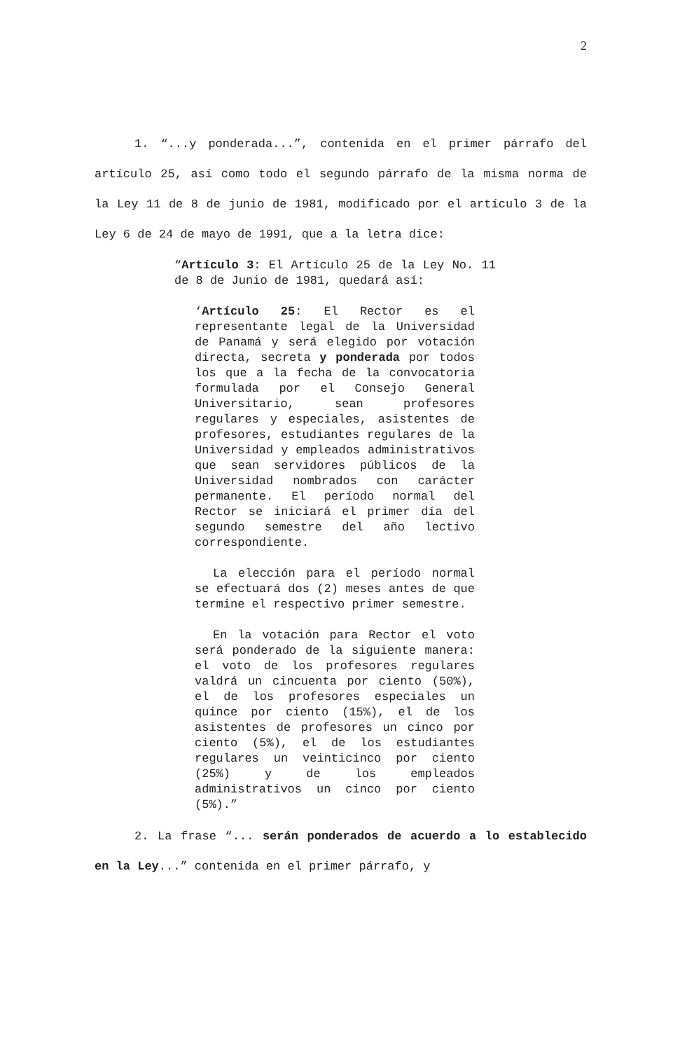2
1. “...y ponderada...”, contenida en el primer párrafo del artículo 25, así como todo el segundo párrafo de la misma norma de la Ley 11 de 8 de junio de 1981, modificado por el artículo 3 de la Ley 6 de 24 de mayo de 1991, que a la letra dice:
“Artículo 3: El Artículo 25 de la Ley No. 11 de 8 de Junio de 1981, quedará así:
‘Artículo 25: El Rector es el representante legal de la Universidad de Panamá y será elegido por votación directa, secreta y ponderada por todos los que a la fecha de la convocatoria formulada por el Consejo General Universitario, sean profesores regulares y especiales, asistentes de profesores, estudiantes regulares de la Universidad y empleados administrativos que sean servidores públicos de la Universidad nombrados con carácter permanente. El período normal del Rector se iniciará el primer día del segundo semestre del año lectivo correspondiente.
La elección para el período normal se efectuará dos (2) meses antes de que termine el respectivo primer semestre.
En la votación para Rector el voto será ponderado de la siguiente manera: el voto de los profesores regulares valdrá un cincuenta por ciento (50%), el de los profesores especiales un quince por ciento (15%), el de los asistentes de profesores un cinco por ciento (5%), el de los estudiantes regulares un veinticinco por ciento (25%) y de los empleados administrativos un cinco por ciento (5%).”
2. La frase “... serán ponderados de acuerdo a lo establecido en la Ley...” contenida en el primer párrafo, y